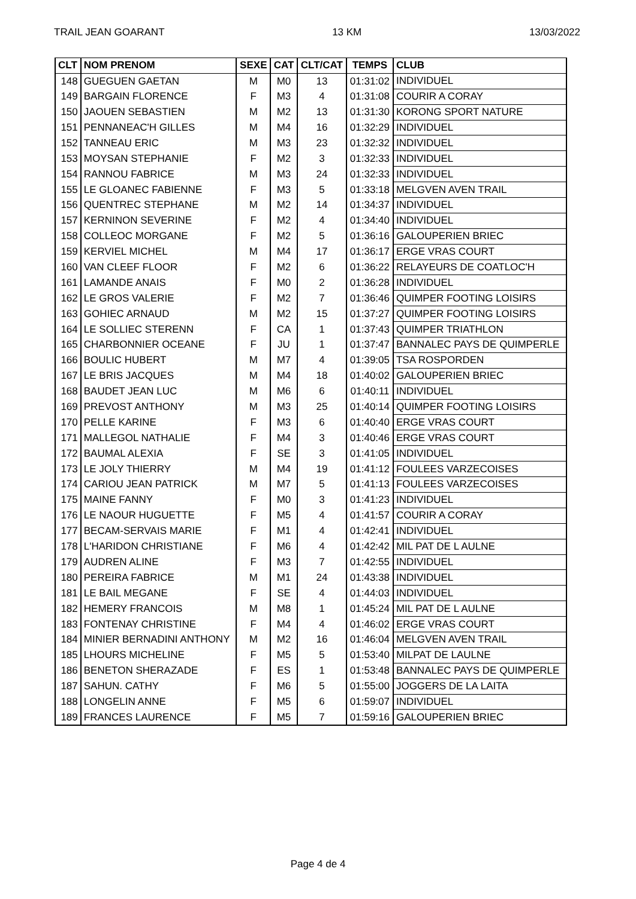TRAIL JEAN GOARANT 13 KM 13/03/2022
| CLT | NOM PRENOM | SEXE | CAT | CLT/CAT | TEMPS | CLUB |
| --- | --- | --- | --- | --- | --- | --- |
| 148 | GUEGUEN GAETAN | M | M0 | 13 | 01:31:02 | INDIVIDUEL |
| 149 | BARGAIN FLORENCE | F | M3 | 4 | 01:31:08 | COURIR A CORAY |
| 150 | JAOUEN SEBASTIEN | M | M2 | 13 | 01:31:30 | KORONG SPORT NATURE |
| 151 | PENNANEAC'H GILLES | M | M4 | 16 | 01:32:29 | INDIVIDUEL |
| 152 | TANNEAU ERIC | M | M3 | 23 | 01:32:32 | INDIVIDUEL |
| 153 | MOYSAN STEPHANIE | F | M2 | 3 | 01:32:33 | INDIVIDUEL |
| 154 | RANNOU FABRICE | M | M3 | 24 | 01:32:33 | INDIVIDUEL |
| 155 | LE GLOANEC FABIENNE | F | M3 | 5 | 01:33:18 | MELGVEN AVEN TRAIL |
| 156 | QUENTREC STEPHANE | M | M2 | 14 | 01:34:37 | INDIVIDUEL |
| 157 | KERNINON SEVERINE | F | M2 | 4 | 01:34:40 | INDIVIDUEL |
| 158 | COLLEOC MORGANE | F | M2 | 5 | 01:36:16 | GALOUPERIEN BRIEC |
| 159 | KERVIEL MICHEL | M | M4 | 17 | 01:36:17 | ERGE VRAS COURT |
| 160 | VAN CLEEF FLOOR | F | M2 | 6 | 01:36:22 | RELAYEURS DE COATLOC'H |
| 161 | LAMANDE ANAIS | F | M0 | 2 | 01:36:28 | INDIVIDUEL |
| 162 | LE GROS VALERIE | F | M2 | 7 | 01:36:46 | QUIMPER FOOTING LOISIRS |
| 163 | GOHIEC ARNAUD | M | M2 | 15 | 01:37:27 | QUIMPER FOOTING LOISIRS |
| 164 | LE SOLLIEC STERENN | F | CA | 1 | 01:37:43 | QUIMPER TRIATHLON |
| 165 | CHARBONNIER OCEANE | F | JU | 1 | 01:37:47 | BANNALEC PAYS DE QUIMPERLE |
| 166 | BOULIC HUBERT | M | M7 | 4 | 01:39:05 | TSA ROSPORDEN |
| 167 | LE BRIS JACQUES | M | M4 | 18 | 01:40:02 | GALOUPERIEN BRIEC |
| 168 | BAUDET JEAN LUC | M | M6 | 6 | 01:40:11 | INDIVIDUEL |
| 169 | PREVOST ANTHONY | M | M3 | 25 | 01:40:14 | QUIMPER FOOTING LOISIRS |
| 170 | PELLE KARINE | F | M3 | 6 | 01:40:40 | ERGE VRAS COURT |
| 171 | MALLEGOL NATHALIE | F | M4 | 3 | 01:40:46 | ERGE VRAS COURT |
| 172 | BAUMAL ALEXIA | F | SE | 3 | 01:41:05 | INDIVIDUEL |
| 173 | LE JOLY THIERRY | M | M4 | 19 | 01:41:12 | FOULEES VARZECOISES |
| 174 | CARIOU JEAN PATRICK | M | M7 | 5 | 01:41:13 | FOULEES VARZECOISES |
| 175 | MAINE FANNY | F | M0 | 3 | 01:41:23 | INDIVIDUEL |
| 176 | LE NAOUR HUGUETTE | F | M5 | 4 | 01:41:57 | COURIR A CORAY |
| 177 | BECAM-SERVAIS MARIE | F | M1 | 4 | 01:42:41 | INDIVIDUEL |
| 178 | L'HARIDON CHRISTIANE | F | M6 | 4 | 01:42:42 | MIL PAT DE L AULNE |
| 179 | AUDREN ALINE | F | M3 | 7 | 01:42:55 | INDIVIDUEL |
| 180 | PEREIRA FABRICE | M | M1 | 24 | 01:43:38 | INDIVIDUEL |
| 181 | LE BAIL MEGANE | F | SE | 4 | 01:44:03 | INDIVIDUEL |
| 182 | HEMERY FRANCOIS | M | M8 | 1 | 01:45:24 | MIL PAT DE L AULNE |
| 183 | FONTENAY CHRISTINE | F | M4 | 4 | 01:46:02 | ERGE VRAS COURT |
| 184 | MINIER BERNADINI ANTHONY | M | M2 | 16 | 01:46:04 | MELGVEN AVEN TRAIL |
| 185 | LHOURS MICHELINE | F | M5 | 5 | 01:53:40 | MILPAT DE LAULNE |
| 186 | BENETON SHERAZADE | F | ES | 1 | 01:53:48 | BANNALEC PAYS DE QUIMPERLE |
| 187 | SAHUN. CATHY | F | M6 | 5 | 01:55:00 | JOGGERS DE LA LAITA |
| 188 | LONGELIN ANNE | F | M5 | 6 | 01:59:07 | INDIVIDUEL |
| 189 | FRANCES LAURENCE | F | M5 | 7 | 01:59:16 | GALOUPERIEN BRIEC |
Page 4 de 4